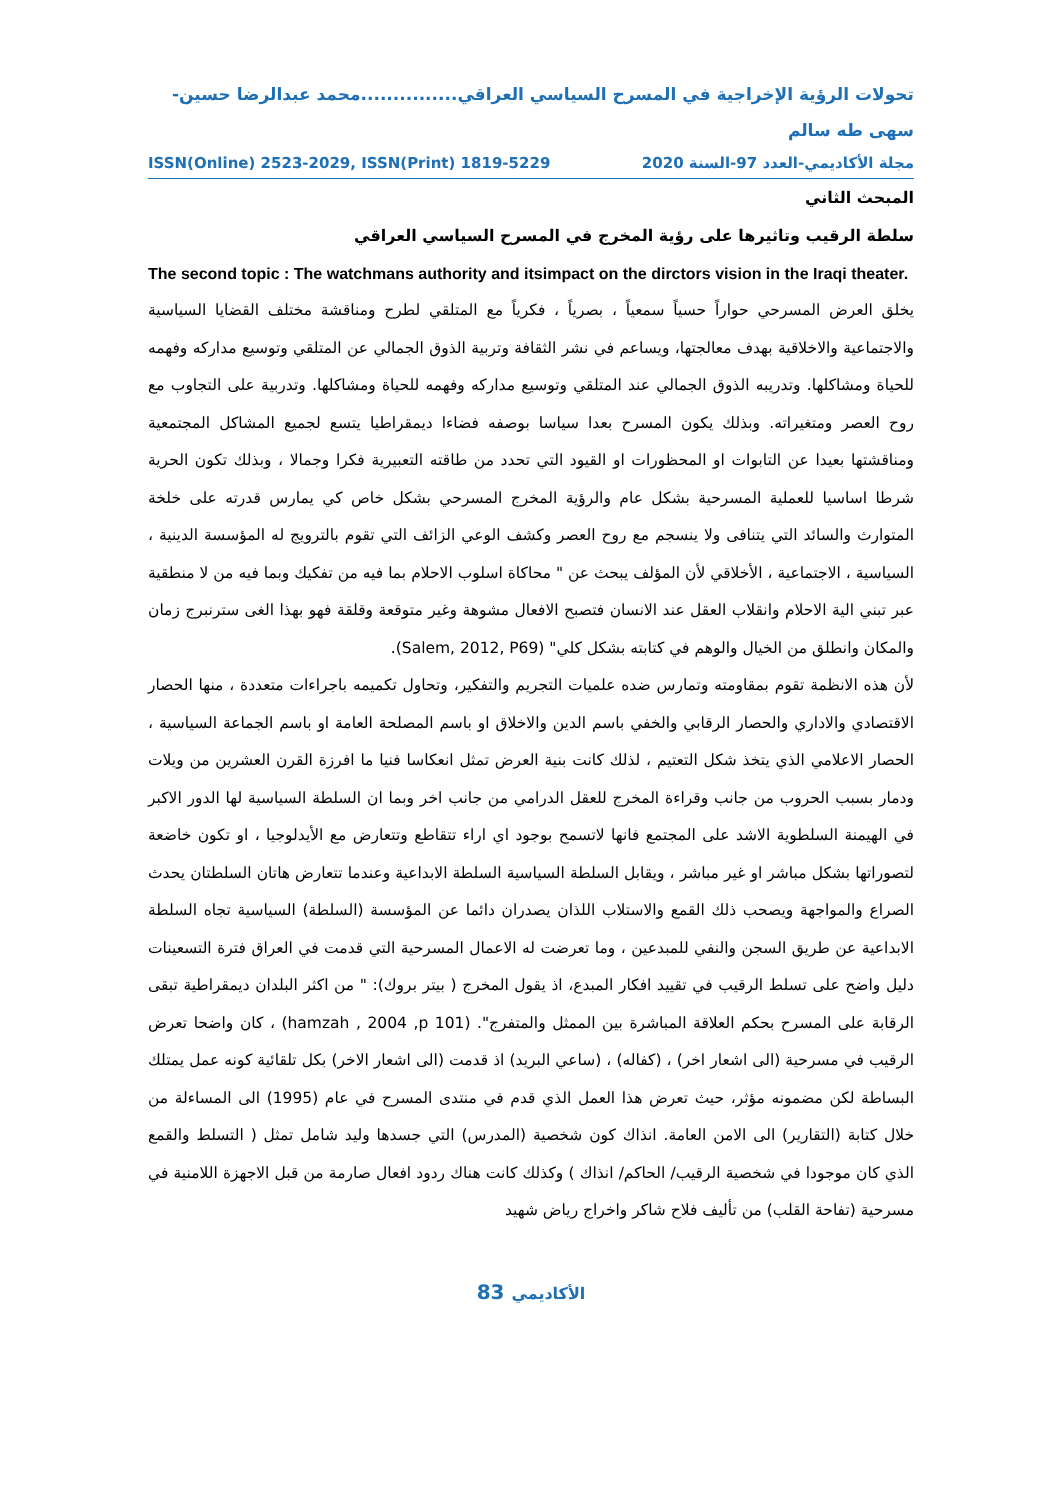تحولات الرؤية الإخراجية في المسرح السياسي العراقي...............محمد عبدالرضا حسين-سهى طه سالم
ISSN(Online) 2523-2029, ISSN(Print) 1819-5229 مجلة الأكاديمي-العدد 97-السنة 2020
المبحث الثاني
سلطة الرقيب وتاثيرها على رؤية المخرج في المسرح السياسي العراقي
The second topic : The watchmans authority and itsimpact on the dirctors vision in the Iraqi theater.
يخلق العرض المسرحي حواراً حسياً سمعياً ، بصرياً ، فكرياً مع المتلقي لطرح ومناقشة مختلف القضايا السياسية والاجتماعية والاخلاقية بهدف معالجتها، ويساعم في نشر الثقافة وتربية الذوق الجمالي عن المتلقي وتوسيع مداركه وفهمه للحياة ومشاكلها. وتدريبه الذوق الجمالي عند المتلقي وتوسيع مداركه وفهمه للحياة ومشاكلها. وتدربية على التجاوب مع روح العصر ومتغيراته. وبذلك يكون المسرح بعدا سياسا بوصفه فضاءا ديمقراطيا يتسع لجميع المشاكل المجتمعية ومناقشتها بعيدا عن التابوات او المحظورات او القيود التي تحدد من طاقته التعبيرية فكرا وجمالا ، وبذلك تكون الحرية شرطا اساسيا للعملية المسرحية بشكل عام والرؤية المخرج المسرحي بشكل خاص كي يمارس قدرته على خلخة المتوارث والسائد التي يتنافى ولا ينسجم مع روح العصر وكشف الوعي الزائف التي تقوم بالترويج له المؤسسة الدينية ، السياسية ، الاجتماعية ، الأخلاقي لأن المؤلف يبحث عن " محاكاة اسلوب الاحلام بما فيه من تفكيك وبما فيه من لا منطقية عبر تبني الية الاحلام وانقلاب العقل عند الانسان فتصبح الافعال مشوهة وغير متوقعة وقلقة فهو بهذا الغى سترنبرج زمان والمكان وانطلق من الخيال والوهم في كتابته بشكل كلي" (Salem, 2012, P69).
لأن هذه الانظمة تقوم بمقاومته وتمارس ضده علميات التجريم والتفكير، وتحاول تكميمه باجراءات متعددة ، منها الحصار الاقتصادي والاداري والحصار الرقابي والخفي باسم الدين والاخلاق او باسم المصلحة العامة او باسم الجماعة السياسية ، الحصار الاعلامي الذي يتخذ شكل التعتيم ، لذلك كانت بنية العرض تمثل انعكاسا فنيا ما افرزة القرن العشرين من ويلات ودمار بسبب الحروب من جانب وقراءة المخرج للعقل الدرامي من جانب اخر وبما ان السلطة السياسية لها الدور الاكبر في الهيمنة السلطوية الاشد على المجتمع فانها لاتسمح بوجود اي اراء تتقاطع وتتعارض مع الأيدلوجيا ، او تكون خاضعة لتصوراتها بشكل مباشر او غير مباشر ، ويقابل السلطة السياسية السلطة الابداعية وعندما تتعارض هاتان السلطتان يحدث الصراع والمواجهة ويصحب ذلك القمع والاستلاب اللذان يصدران دائما عن المؤسسة (السلطة) السياسية تجاه السلطة الابداعية عن طريق السجن والنفي للمبدعين ، وما تعرضت له الاعمال المسرحية التي قدمت في العراق فترة التسعينات دليل واضح على تسلط الرقيب في تقييد افكار المبدع، اذ يقول المخرج ( بيتر بروك): " من اكثر البلدان ديمقراطية تبقى الرقابة على المسرح بحكم العلاقة المباشرة بين الممثل والمتفرج". (hamzah , 2004 ,p 101) ، كان واضحا تعرض الرقيب في مسرحية (الى اشعار اخر) ، (كفاله) ، (ساعي البريد) اذ قدمت (الى اشعار الاخر) بكل تلقائية كونه عمل يمتلك البساطة لكن مضمونه مؤثر، حيث تعرض هذا العمل الذي قدم في منتدى المسرح في عام (1995) الى المساءلة من خلال كتابة (التقارير) الى الامن العامة. انذاك كون شخصية (المدرس) التي جسدها وليد شامل تمثل ( التسلط والقمع الذي كان موجودا في شخصية الرقيب/ الحاكم/ انذاك ) وكذلك كانت هناك ردود افعال صارمة من قبل الاجهزة اللامنية في مسرحية (تفاحة القلب) من تأليف فلاح شاكر واخراج رياض شهيد
83 الأكاديمي